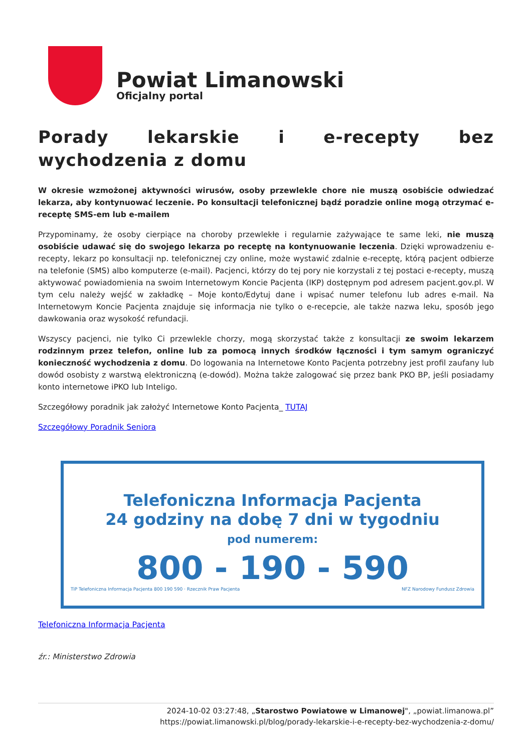Powiat Limanowski
Oficjalny portal
Porady lekarskie i e-recepty bez wychodzenia z domu
W okresie wzmożonej aktywności wirusów, osoby przewlekle chore nie muszą osobiście odwiedzać lekarza, aby kontynuować leczenie. Po konsultacji telefonicznej bądź poradzie online mogą otrzymać e-receptę SMS-em lub e-mailem
Przypominamy, że osoby cierpiące na choroby przewlekłe i regularnie zażywające te same leki, nie muszą osobiście udawać się do swojego lekarza po receptę na kontynuowanie leczenia. Dzięki wprowadzeniu e-recepty, lekarz po konsultacji np. telefonicznej czy online, może wystawić zdalnie e-receptę, którą pacjent odbierze na telefonie (SMS) albo komputerze (e-mail). Pacjenci, którzy do tej pory nie korzystali z tej postaci e-recepty, muszą aktywować powiadomienia na swoim Internetowym Koncie Pacjenta (IKP) dostępnym pod adresem pacjent.gov.pl. W tym celu należy wejść w zakładkę – Moje konto/Edytuj dane i wpisać numer telefonu lub adres e-mail. Na Internetowym Koncie Pacjenta znajduje się informacja nie tylko o e-recepcie, ale także nazwa leku, sposób jego dawkowania oraz wysokość refundacji.
Wszyscy pacjenci, nie tylko Ci przewlekle chorzy, mogą skorzystać także z konsultacji ze swoim lekarzem rodzinnym przez telefon, online lub za pomocą innych środków łączności i tym samym ograniczyć konieczność wychodzenia z domu. Do logowania na Internetowe Konto Pacjenta potrzebny jest profil zaufany lub dowód osobisty z warstwą elektroniczną (e-dowód). Można także zalogować się przez bank PKO BP, jeśli posiadamy konto internetowe iPKO lub Inteligo.
Szczegółowy poradnik jak założyć Internetowe Konto Pacjenta_ TUTAJ
Szczegółowy Poradnik Seniora
Telefoniczna Informacja Pacjenta
24 godziny na dobę 7 dni w tygodniu
pod numerem:
800 - 190 - 590
TiP Telefoniczna Informacja Pacjenta 800 190 590 · Rzecznik Praw Pacjenta NFZ Narodowy Fundusz Zdrowia
Telefoniczna Informacja Pacjenta
źr.: Ministerstwo Zdrowia
2024-10-02 03:27:48, „Starostwo Powiatowe w Limanowej", „powiat.limanowa.pl”
https://powiat.limanowski.pl/blog/porady-lekarskie-i-e-recepty-bez-wychodzenia-z-domu/